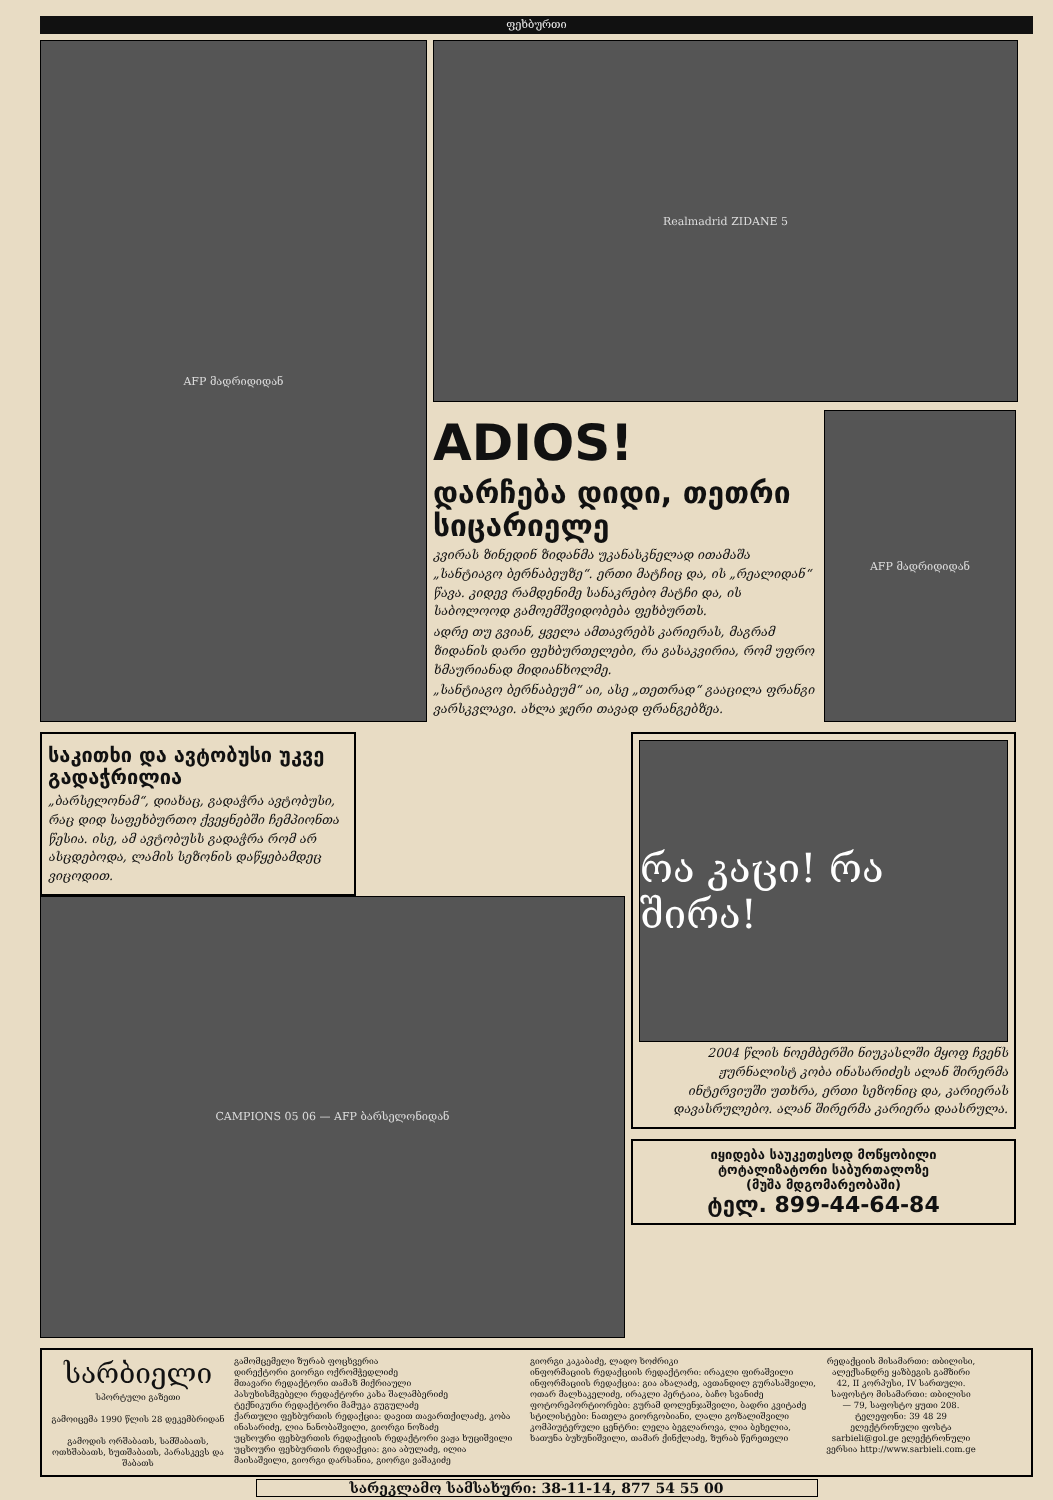ფეხბურთი
AFP მადრიდიდან
Realmadrid ZIDANE 5
ADIOS!
დარჩება დიდი, თეთრი სიცარიელე
კვირას ზინედინ ზიდანმა უკანასკნელად ითამაშა „სანტიაგო ბერნაბეუზე“. ერთი მატჩიც და, ის „რეალიდან“ წავა. კიდევ რამდენიმე სანაკრებო მატჩი და, ის საბოლოოდ გამოემშვიდობება ფეხბურთს.
ადრე თუ გვიან, ყველა ამთავრებს კარიერას, მაგრამ ზიდანის დარი ფეხბურთელები, რა გასაკვირია, რომ უფრო ხმაურიანად მიდიანხოლმე.
„სანტიაგო ბერნაბეუმ“ აი, ასე „თეთრად“ გააცილა ფრანგი ვარსკვლავი. ახლა ჯერი თავად ფრანგებზეა.
AFP მადრიდიდან
საკითხი და ავტობუსი უკვე გადაჭრილია
„ბარსელონამ“, დიახაც, გადაჭრა ავტობუსი, რაც დიდ საფეხბურთო ქვეყნებში ჩემპიონთა წესია. ისე, ამ ავტობუსს გადაჭრა რომ არ ასცდებოდა, ლამის სეზონის დაწყებამდეც ვიცოდით.
CAMPIONS 05 06 — AFP ბარსელონიდან
რა კაცი! რა შირა!
2004 წლის ნოემბერში ნიუკასლში მყოფ ჩვენს ჟურნალისტ კობა ინასარიძეს ალან შირერმა ინტერვიუში უთხრა, ერთი სეზონიც და, კარიერას დავასრულებო. ალან შირერმა კარიერა დაასრულა.
იყიდება საუკეთესოდ მოწყობილი
ტოტალიზატორი საბურთალოზე
(მუშა მდგომარეობაში)
ტელ. 899-44-64-84
სარბიელი
სპორტული გაზეთი
გამოიცემა 1990 წლის 28 დეკემბრიდან
გამოდის ორშაბათს, სამშაბათს, ოთხშაბათს, ხუთშაბათს, პარასკევს და შაბათს
გამომცემელი ზურაბ ფოცხვერია
დირექტორი გიორგი ოქრომჭედლიძე
მთავარი რედაქტორი თამაზ მიქრიაული
პასუხისმგებელი რედაქტორი კახა შალამბერიძე
ტექნიკური რედაქტორი მამუკა გუგულაძე
ქართული ფეხბურთის რედაქცია: დავით თავართქილაძე, კობა ინასარიძე, ლია ნანობაშვილი, გიორგი ნოზაძე
უცხოური ფეხბურთის რედაქციის რედაქტორი ვაჟა ხუციშვილი
უცხოური ფეხბურთის რედაქცია: გია აბულაძე, ილია მაისაშვილი, გიორგი დარსანია, გიორგი ვაშაკიძე
გიორგი კაკაბაძე, ლადო ხოძრიკი
ინფორმაციის რედაქციის რედაქტორი: ირაკლი ფირაშვილი
ინფორმაციის რედაქცია: გია ახალაძე, ავთანდილ გურასაშვილი, ოთარ მალხაკელიძე, ირაკლი პერტაია, ბაჩო სვანიძე
ფოტორეპორტიორები: გურამ დოლენჯაშვილი, ბადრი კვიტაძე
სტილისტები: ნათელა გიორგობიანი, ლალი გოზალიშვილი
კომპიუტერული ცენტრი: ლელა ბეგლაროვა, ლია ბეხელია, ხათუნა ბუხუნიშვილი, თამარ ქინქლაძე, ზურაბ წერეთელი
რედაქციის მისამართი: თბილისი, ალექსანდრე ყაზბეგის გამზირი 42, II კორპუსი, IV სართული. საფოსტო მისამართი: თბილისი — 79, საფოსტო ყუთი 208. ტელეფონი: 39 48 29 ელექტრონული ფოსტა sarbieli@gol.ge ელექტრონული ვერსია http://www.sarbieli.com.ge
სარეკლამო სამსახური: 38-11-14, 877 54 55 00